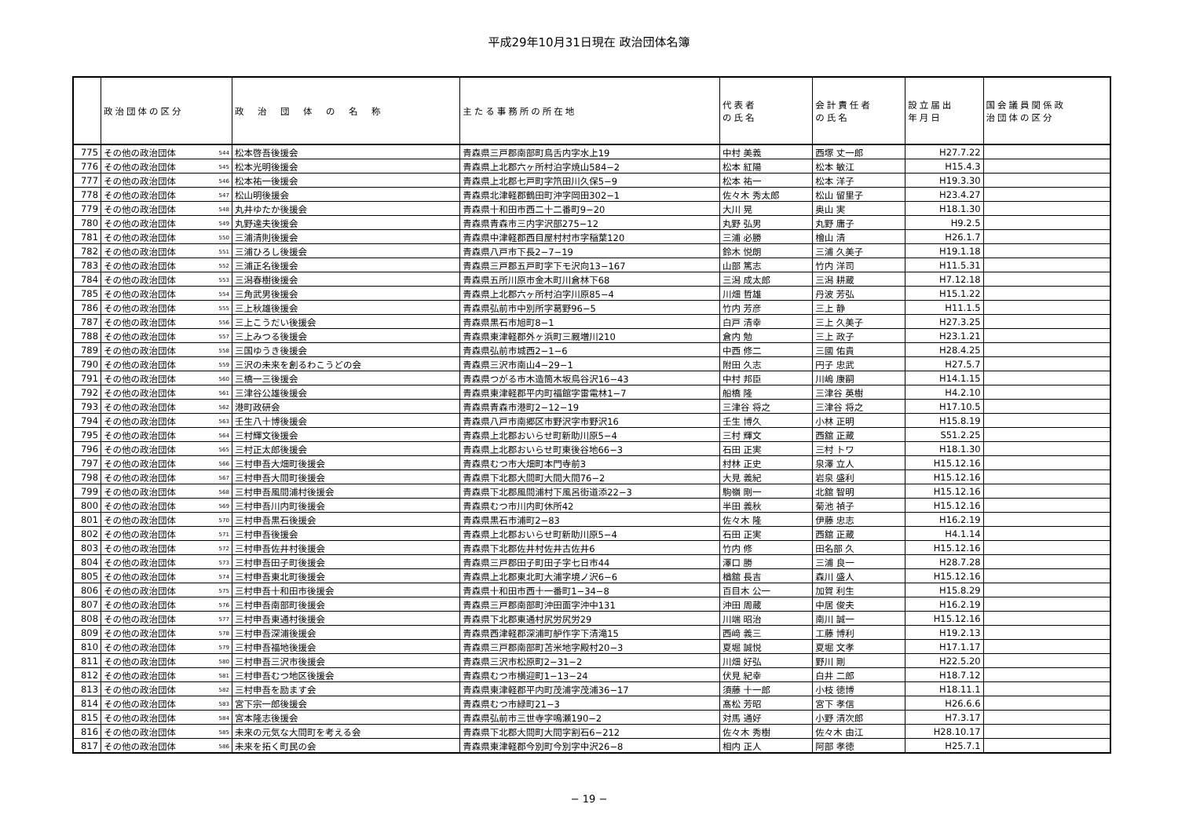平成29年10月31日現在 政治団体名簿
| | 政治団体の区分 | 政 治 団 体 の 名 称 | 主たる事務所の所在地 | 代表者 の氏名 | 会計責任者 の氏名 | 設立届出 年月日 | 国会議員関係政 治団体の区分 |
| --- | --- | --- | --- | --- | --- | --- | --- |
| 775 | その他の政治団体 544 | 松本啓吾後援会 | 青森県三戸郡南部町鳥舌内字水上19 | 中村 美義 | 西塚 丈一郎 | H27.7.22 | |
| 776 | その他の政治団体 545 | 松本光明後援会 | 青森県上北郡六ヶ所村泊字焼山584−2 | 松本 紅陽 | 松本 敏江 | H15.4.3 | |
| 777 | その他の政治団体 546 | 松本祐一後援会 | 青森県上北郡七戸町字笊田川久保5−9 | 松本 祐一 | 松本 洋子 | H19.3.30 | |
| 778 | その他の政治団体 547 | 松山明後援会 | 青森県北津軽郡鶴田町沖字岡田302−1 | 佐々木 秀太郎 | 松山 留里子 | H23.4.27 | |
| 779 | その他の政治団体 548 | 丸井ゆたか後援会 | 青森県十和田市西二十二番町9−20 | 大川 晃 | 奥山 実 | H18.1.30 | |
| 780 | その他の政治団体 549 | 丸野達夫後援会 | 青森県青森市三内字沢部275−12 | 丸野 弘男 | 丸野 庸子 | H9.2.5 | |
| 781 | その他の政治団体 550 | 三浦清則後援会 | 青森県中津軽郡西目屋村村市字稲葉120 | 三浦 必勝 | 檜山 清 | H26.1.7 | |
| 782 | その他の政治団体 551 | 三浦ひろし後援会 | 青森県八戸市下長2−7−19 | 鈴木 悦朗 | 三浦 久美子 | H19.1.18 | |
| 783 | その他の政治団体 552 | 三浦正名後援会 | 青森県三戸郡五戸町字下モ沢向13−167 | 山部 篤志 | 竹内 洋司 | H11.5.31 | |
| 784 | その他の政治団体 553 | 三潟春樹後援会 | 青森県五所川原市金木町川倉林下68 | 三潟 成太郎 | 三潟 耕蔵 | H7.12.18 | |
| 785 | その他の政治団体 554 | 三角武男後援会 | 青森県上北郡六ヶ所村泊字川原85−4 | 川畑 哲雄 | 丹波 芳弘 | H15.1.22 | |
| 786 | その他の政治団体 555 | 三上秋雄後援会 | 青森県弘前市中別所字葛野96−5 | 竹内 芳彦 | 三上 静 | H11.1.5 | |
| 787 | その他の政治団体 556 | 三上こうだい後援会 | 青森県黒石市旭町8−1 | 白戸 清幸 | 三上 久美子 | H27.3.25 | |
| 788 | その他の政治団体 557 | 三上みつる後援会 | 青森県東津軽郡外ヶ浜町三厩増川210 | 倉内 勉 | 三上 政子 | H23.1.21 | |
| 789 | その他の政治団体 558 | 三国ゆうき後援会 | 青森県弘前市城西2−1−6 | 中西 修二 | 三國 佑貴 | H28.4.25 | |
| 790 | その他の政治団体 559 | 三沢の未来を創るわこうどの会 | 青森県三沢市南山4−29−1 | 附田 久志 | 円子 忠武 | H27.5.7 | |
| 791 | その他の政治団体 560 | 三橋一三後援会 | 青森県つがる市木造筒木坂鳥谷沢16−43 | 中村 邦臣 | 川嶋 康嗣 | H14.1.15 | |
| 792 | その他の政治団体 561 | 三津谷公雄後援会 | 青森県東津軽郡平内町福館字雷電林1−7 | 船橋 隆 | 三津谷 英樹 | H4.2.10 | |
| 793 | その他の政治団体 562 | 港町政研会 | 青森県青森市港町2−12−19 | 三津谷 将之 | 三津谷 将之 | H17.10.5 | |
| 794 | その他の政治団体 563 | 壬生八十博後援会 | 青森県八戸市南郷区市野沢字市野沢16 | 壬生 博久 | 小林 正明 | H15.8.19 | |
| 795 | その他の政治団体 564 | 三村輝文後援会 | 青森県上北郡おいらせ町新助川原5−4 | 三村 輝文 | 西舘 正蔵 | S51.2.25 | |
| 796 | その他の政治団体 565 | 三村正太郎後援会 | 青森県上北郡おいらせ町東後谷地66−3 | 石田 正実 | 三村 トワ | H18.1.30 | |
| 797 | その他の政治団体 566 | 三村申吾大畑町後援会 | 青森県むつ市大畑町本門寺前3 | 村林 正史 | 泉澤 立人 | H15.12.16 | |
| 798 | その他の政治団体 567 | 三村申吾大間町後援会 | 青森県下北郡大間町大間大間76−2 | 大見 義紀 | 岩泉 盛利 | H15.12.16 | |
| 799 | その他の政治団体 568 | 三村申吾風間浦村後援会 | 青森県下北郡風間浦村下風呂街道添22−3 | 駒嶺 剛一 | 北舘 智明 | H15.12.16 | |
| 800 | その他の政治団体 569 | 三村申吾川内町後援会 | 青森県むつ市川内町休所42 | 半田 義秋 | 菊池 禎子 | H15.12.16 | |
| 801 | その他の政治団体 570 | 三村申吾黒石後援会 | 青森県黒石市浦町2−83 | 佐々木 隆 | 伊藤 忠志 | H16.2.19 | |
| 802 | その他の政治団体 571 | 三村申吾後援会 | 青森県上北郡おいらせ町新助川原5−4 | 石田 正実 | 西舘 正蔵 | H4.1.14 | |
| 803 | その他の政治団体 572 | 三村申吾佐井村後援会 | 青森県下北郡佐井村佐井古佐井6 | 竹内 修 | 田名部 久 | H15.12.16 | |
| 804 | その他の政治団体 573 | 三村申吾田子町後援会 | 青森県三戸郡田子町田子字七日市44 | 澤口 勝 | 三浦 良一 | H28.7.28 | |
| 805 | その他の政治団体 574 | 三村申吾東北町後援会 | 青森県上北郡東北町大浦字境ノ沢6−6 | 楢舘 長吉 | 森川 盛人 | H15.12.16 | |
| 806 | その他の政治団体 575 | 三村申吾十和田市後援会 | 青森県十和田市西十一番町1−34−8 | 百目木 公一 | 加賀 利生 | H15.8.29 | |
| 807 | その他の政治団体 576 | 三村申吾南部町後援会 | 青森県三戸郡南部町沖田面字沖中131 | 沖田 周蔵 | 中居 俊夫 | H16.2.19 | |
| 808 | その他の政治団体 577 | 三村申吾東通村後援会 | 青森県下北郡東通村尻労尻労29 | 川端 昭治 | 南川 誠一 | H15.12.16 | |
| 809 | その他の政治団体 578 | 三村申吾深浦後援会 | 青森県西津軽郡深浦町舮作字下清滝15 | 西﨑 義三 | 工藤 博利 | H19.2.13 | |
| 810 | その他の政治団体 579 | 三村申吾福地後援会 | 青森県三戸郡南部町苫米地字殿村20−3 | 夏堀 誠悦 | 夏堀 文孝 | H17.1.17 | |
| 811 | その他の政治団体 580 | 三村申吾三沢市後援会 | 青森県三沢市松原町2−31−2 | 川畑 好弘 | 野川 剛 | H22.5.20 | |
| 812 | その他の政治団体 581 | 三村申吾むつ地区後援会 | 青森県むつ市横迎町1−13−24 | 伏見 紀幸 | 白井 二郎 | H18.7.12 | |
| 813 | その他の政治団体 582 | 三村申吾を励ます会 | 青森県東津軽郡平内町茂浦字茂浦36−17 | 須藤 十一郎 | 小枝 徳博 | H18.11.1 | |
| 814 | その他の政治団体 583 | 宮下宗一郎後援会 | 青森県むつ市緑町21−3 | 髙松 芳昭 | 宮下 孝信 | H26.6.6 | |
| 815 | その他の政治団体 584 | 宮本隆志後援会 | 青森県弘前市三世寺字鳴瀬190−2 | 対馬 通好 | 小野 清次郎 | H7.3.17 | |
| 816 | その他の政治団体 585 | 未来の元気な大間町を考える会 | 青森県下北郡大間町大間字割石6−212 | 佐々木 秀樹 | 佐々木 由江 | H28.10.17 | |
| 817 | その他の政治団体 586 | 未来を拓く町民の会 | 青森県東津軽郡今別町今別字中沢26−8 | 相内 正人 | 阿部 孝徳 | H25.7.1 | |
− 19 −